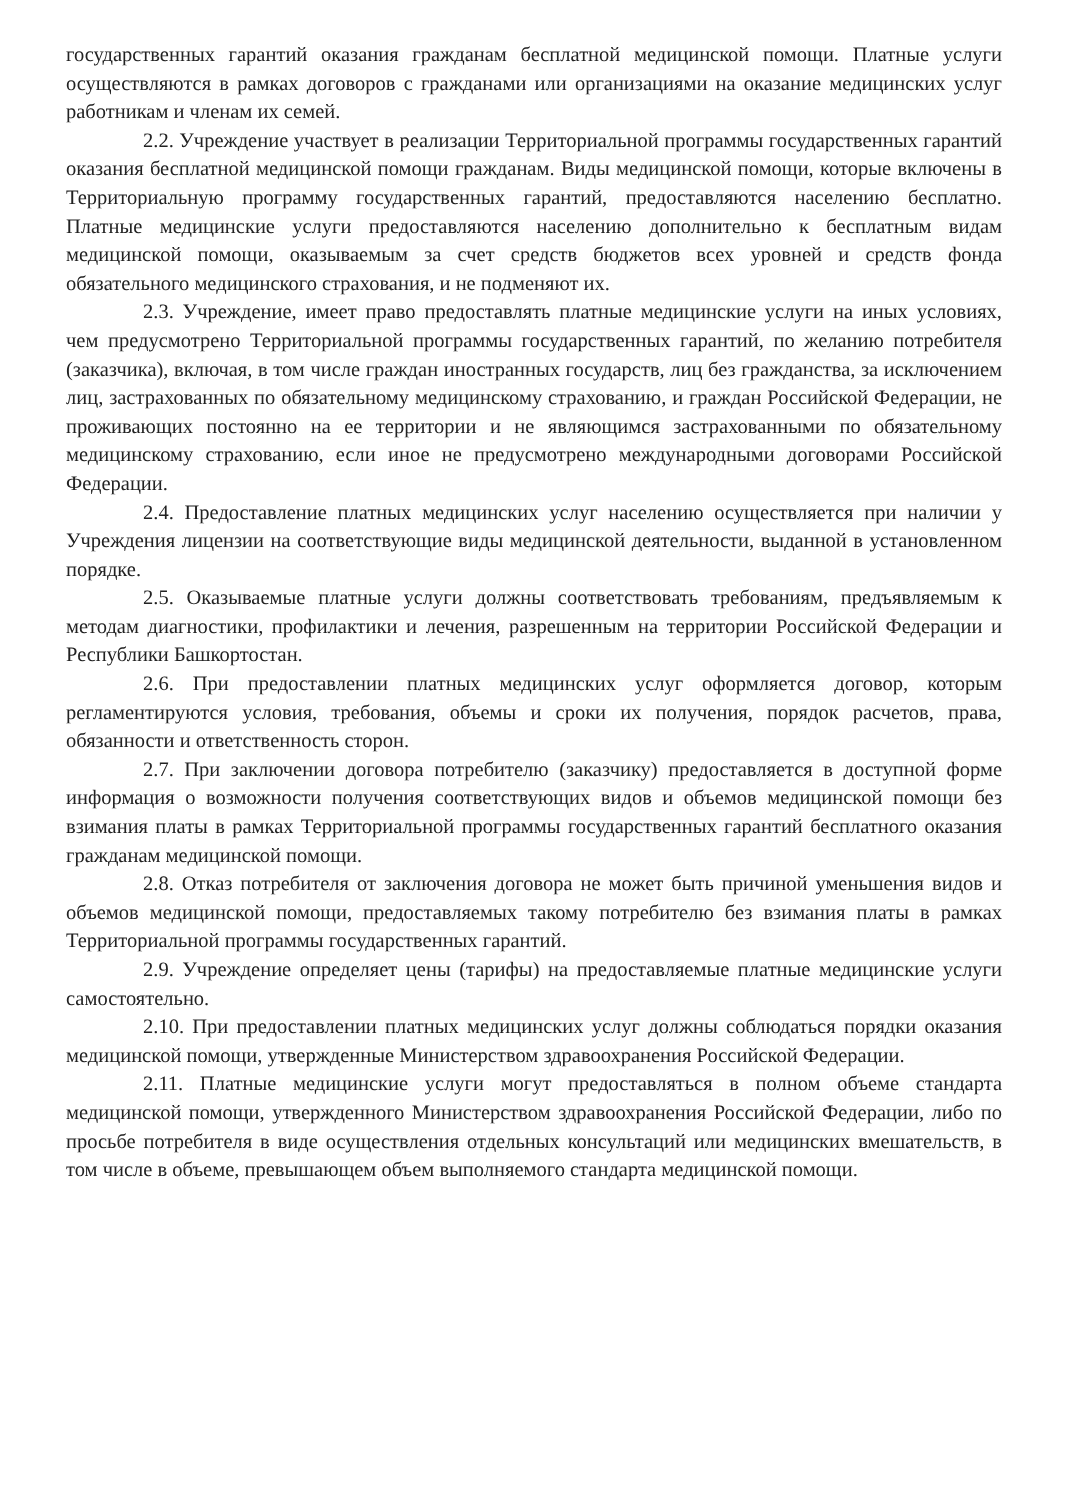государственных гарантий оказания гражданам бесплатной медицинской помощи. Платные услуги осуществляются в рамках договоров с гражданами или организациями на оказание медицинских услуг работникам и членам их семей.
2.2. Учреждение участвует в реализации Территориальной программы государственных гарантий оказания бесплатной медицинской помощи гражданам. Виды медицинской помощи, которые включены в Территориальную программу государственных гарантий, предоставляются населению бесплатно. Платные медицинские услуги предоставляются населению дополнительно к бесплатным видам медицинской помощи, оказываемым за счет средств бюджетов всех уровней и средств фонда обязательного медицинского страхования, и не подменяют их.
2.3. Учреждение, имеет право предоставлять платные медицинские услуги на иных условиях, чем предусмотрено Территориальной программы государственных гарантий, по желанию потребителя (заказчика), включая, в том числе граждан иностранных государств, лиц без гражданства, за исключением лиц, застрахованных по обязательному медицинскому страхованию, и граждан Российской Федерации, не проживающих постоянно на ее территории и не являющимся застрахованными по обязательному медицинскому страхованию, если иное не предусмотрено международными договорами Российской Федерации.
2.4. Предоставление платных медицинских услуг населению осуществляется при наличии у Учреждения лицензии на соответствующие виды медицинской деятельности, выданной в установленном порядке.
2.5. Оказываемые платные услуги должны соответствовать требованиям, предъявляемым к методам диагностики, профилактики и лечения, разрешенным на территории Российской Федерации и Республики Башкортостан.
2.6. При предоставлении платных медицинских услуг оформляется договор, которым регламентируются условия, требования, объемы и сроки их получения, порядок расчетов, права, обязанности и ответственность сторон.
2.7. При заключении договора потребителю (заказчику) предоставляется в доступной форме информация о возможности получения соответствующих видов и объемов медицинской помощи без взимания платы в рамках Территориальной программы государственных гарантий бесплатного оказания гражданам медицинской помощи.
2.8. Отказ потребителя от заключения договора не может быть причиной уменьшения видов и объемов медицинской помощи, предоставляемых такому потребителю без взимания платы в рамках Территориальной программы государственных гарантий.
2.9. Учреждение определяет цены (тарифы) на предоставляемые платные медицинские услуги самостоятельно.
2.10. При предоставлении платных медицинских услуг должны соблюдаться порядки оказания медицинской помощи, утвержденные Министерством здравоохранения Российской Федерации.
2.11. Платные медицинские услуги могут предоставляться в полном объеме стандарта медицинской помощи, утвержденного Министерством здравоохранения Российской Федерации, либо по просьбе потребителя в виде осуществления отдельных консультаций или медицинских вмешательств, в том числе в объеме, превышающем объем выполняемого стандарта медицинской помощи.